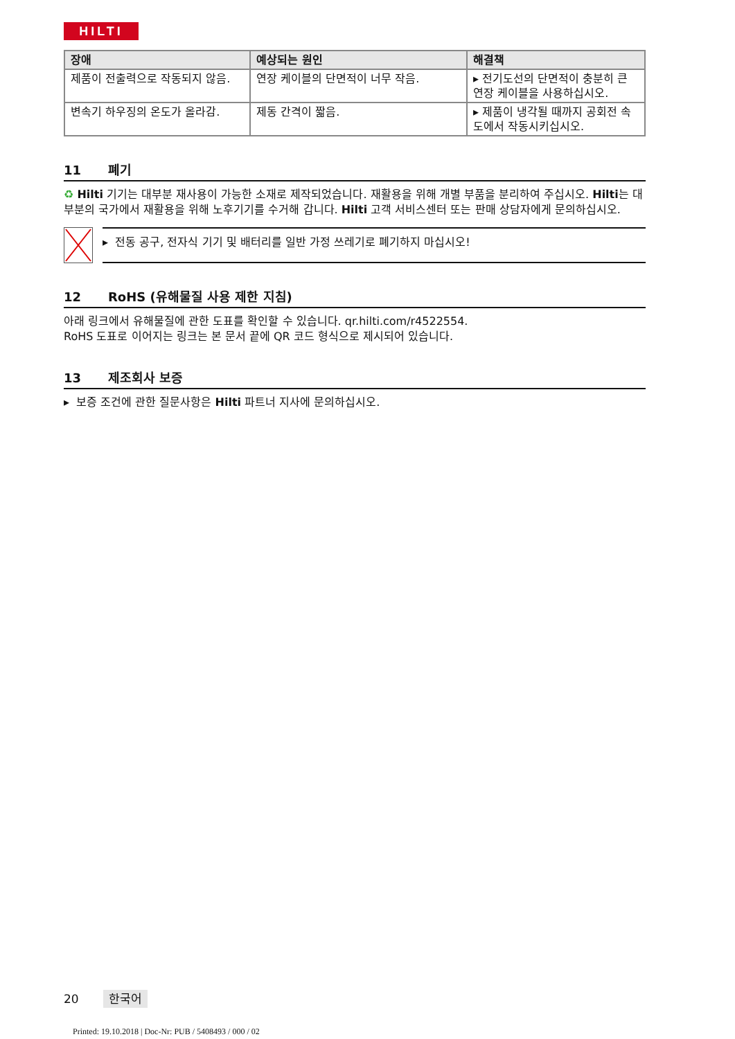HILTI
| 장애 | 예상되는 원인 | 해결책 |
| --- | --- | --- |
| 제품이 전출력으로 작동되지 않음. | 연장 케이블의 단면적이 너무 작음. | ▸ 전기도선의 단면적이 충분히 큰 연장 케이블을 사용하십시오. |
| 변속기 하우징의 온도가 올라감. | 제동 간격이 짧음. | ▸ 제품이 냉각될 때까지 공회전 속도에서 작동시키십시오. |
11 폐기
♻ Hilti 기기는 대부분 재사용이 가능한 소재로 제작되었습니다. 재활용을 위해 개별 부품을 분리하여 주십시오. Hilti는 대부분의 국가에서 재활용을 위해 노후기기를 수거해 갑니다. Hilti 고객 서비스센터 또는 판매 상담자에게 문의하십시오.
▸ 전동 공구, 전자식 기기 및 배터리를 일반 가정 쓰레기로 폐기하지 마십시오!
12 RoHS (유해물질 사용 제한 지침)
아래 링크에서 유해물질에 관한 도표를 확인할 수 있습니다. qr.hilti.com/r4522554.
RoHS 도표로 이어지는 링크는 본 문서 끝에 QR 코드 형식으로 제시되어 있습니다.
13 제조회사 보증
▸ 보증 조건에 관한 질문사항은 Hilti 파트너 지사에 문의하십시오.
20 한국어
Printed: 19.10.2018 | Doc-Nr: PUB / 5408493 / 000 / 02